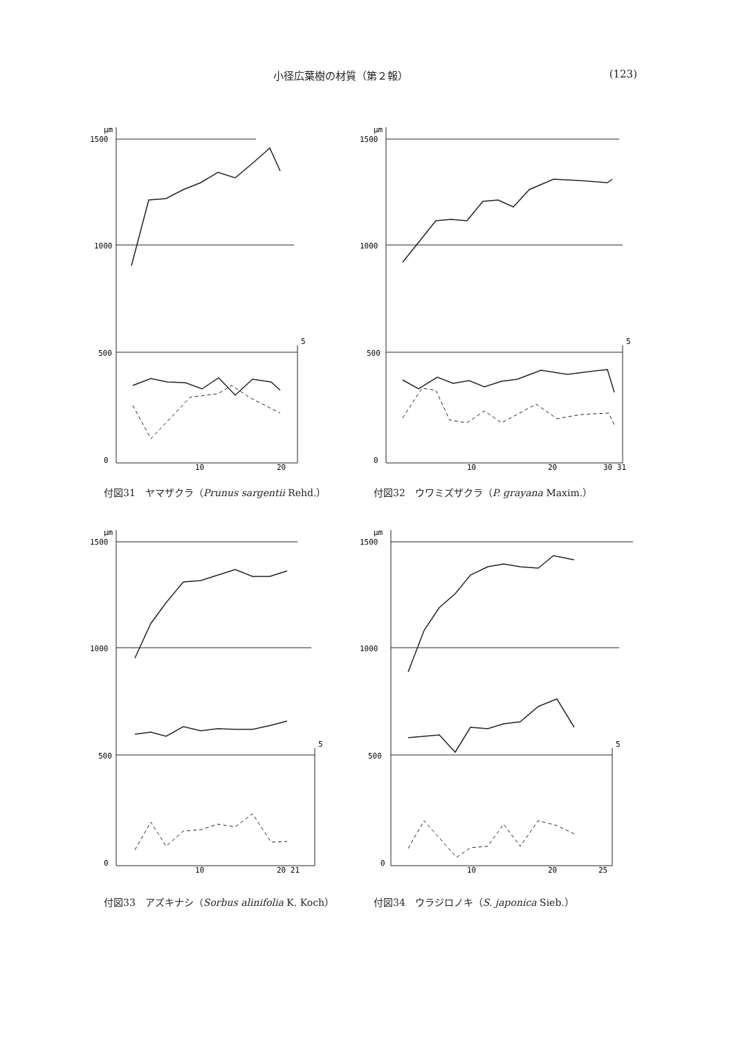小径広葉樹の材質（第２報） (123)
μm
1500
1000
500
0
10
20
5
付図31　ヤマザクラ（Prunus sargentii Rehd.）
μm
1500
1000
500
0
10
20
30 31
5
付図32　ウワミズザクラ（P. grayana Maxim.）
μm
1500
1000
500
0
10
20 21
5
付図33　アズキナシ（Sorbus alinifolia K. Koch）
μm
1500
1000
500
0
10
20
25
5
付図34　ウラジロノキ（S. japonica Sieb.）